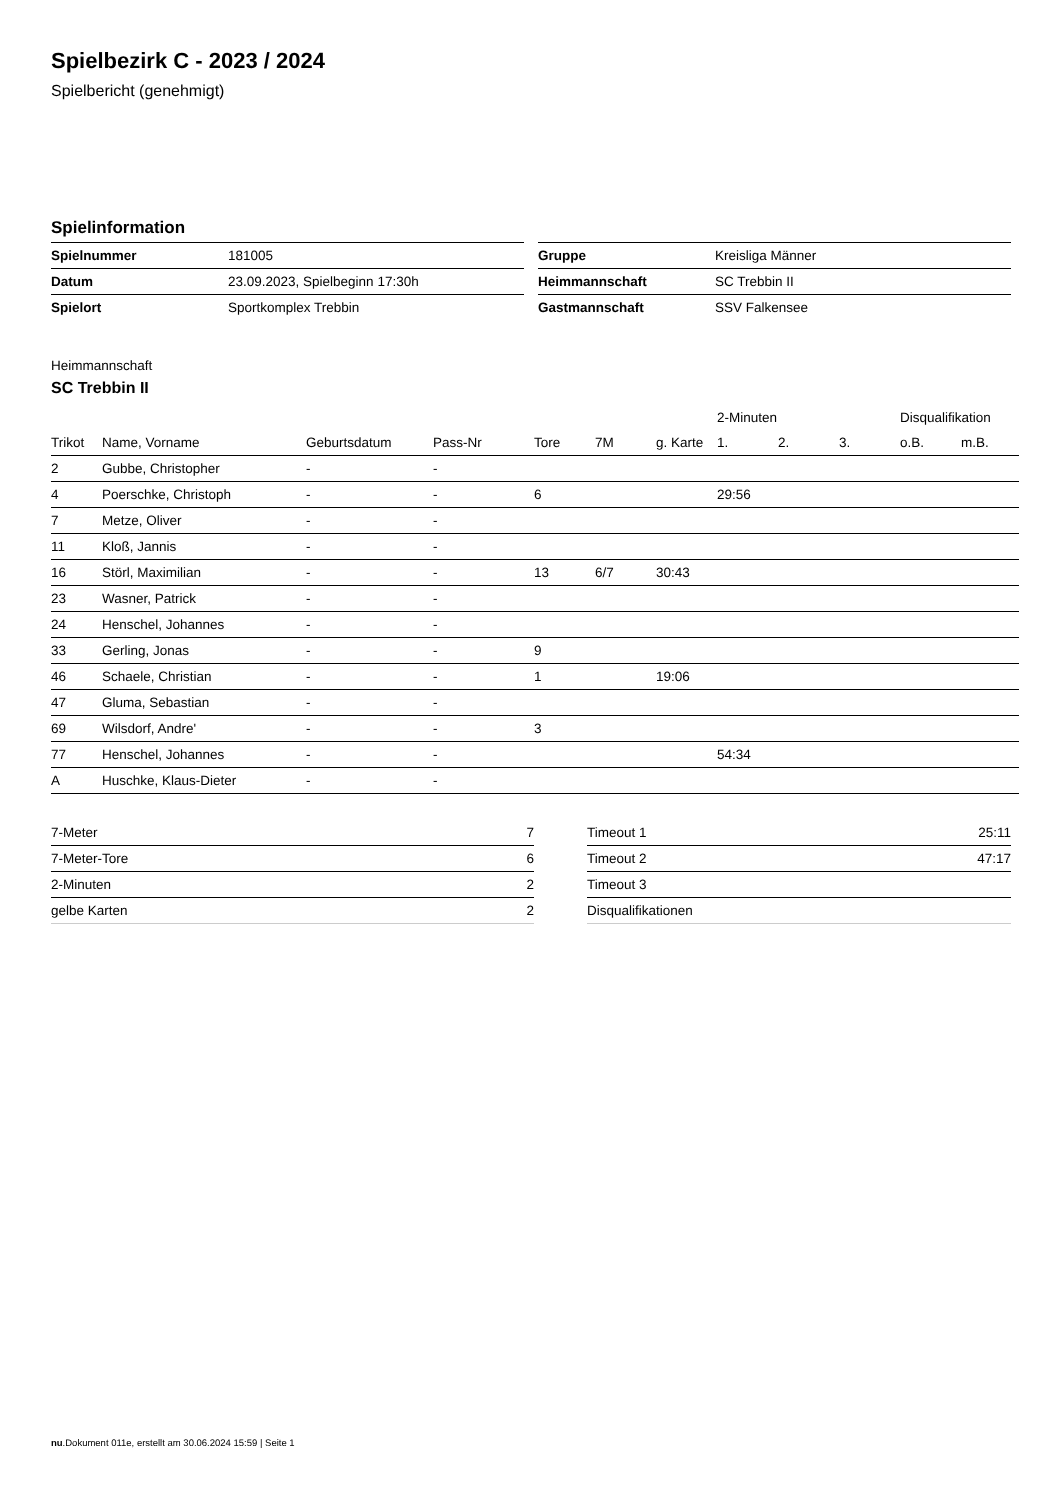Spielbezirk C - 2023 / 2024
Spielbericht (genehmigt)
Spielinformation
| Spielnummer | 181005 |
| Datum | 23.09.2023, Spielbeginn 17:30h |
| Spielort | Sportkomplex Trebbin |
| Gruppe | Kreisliga Männer |
| Heimmannschaft | SC Trebbin II |
| Gastmannschaft | SSV Falkensee |
Heimmannschaft
SC Trebbin II
| | | | | | | | 2-Minuten | | | Disqualifikation | |
| --- | --- | --- | --- | --- | --- | --- | --- | --- | --- | --- | --- |
| Trikot | Name, Vorname | Geburtsdatum | Pass-Nr | Tore | 7M | g. Karte | 1. | 2. | 3. | o.B. | m.B. |
| 2 | Gubbe, Christopher | - | - | | | | | | | | |
| 4 | Poerschke, Christoph | - | - | 6 | | | 29:56 | | | | |
| 7 | Metze, Oliver | - | - | | | | | | | | |
| 11 | Kloß, Jannis | - | - | | | | | | | | |
| 16 | Störl, Maximilian | - | - | 13 | 6/7 | 30:43 | | | | | |
| 23 | Wasner, Patrick | - | - | | | | | | | | |
| 24 | Henschel, Johannes | - | - | | | | | | | | |
| 33 | Gerling, Jonas | - | - | 9 | | | | | | | |
| 46 | Schaele, Christian | - | - | 1 | | 19:06 | | | | | |
| 47 | Gluma, Sebastian | - | - | | | | | | | | |
| 69 | Wilsdorf, Andre' | - | - | 3 | | | | | | | |
| 77 | Henschel, Johannes | - | - | | | | 54:34 | | | | |
| A | Huschke, Klaus-Dieter | - | - | | | | | | | | |
| 7-Meter | 7 |
| 7-Meter-Tore | 6 |
| 2-Minuten | 2 |
| gelbe Karten | 2 |
| Timeout 1 | 25:11 |
| Timeout 2 | 47:17 |
| Timeout 3 | |
| Disqualifikationen | |
nu.Dokument 011e, erstellt am 30.06.2024 15:59 | Seite 1